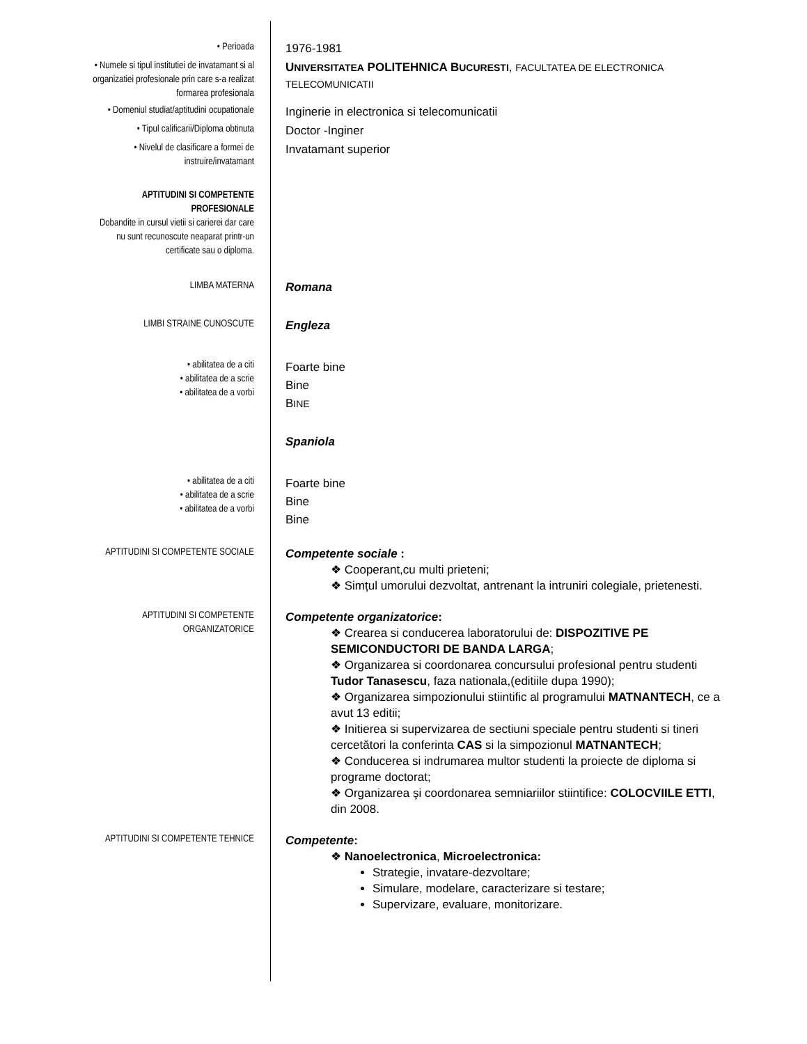• Perioada
1976-1981
• Numele si tipul institutiei de invatamant si al organizatiei profesionale prin care s-a realizat formarea profesionala
UNIVERSITATEA POLITEHNICA BUCURESTI, FACULTATEA DE ELECTRONICA TELECOMUNICATII
• Domeniul studiat/aptitudini ocupationale
Inginerie in electronica si telecomunicatii
• Tipul calificarii/Diploma obtinuta
Doctor -Inginer
• Nivelul de clasificare a formei de instruire/invatamant
Invatamant superior
APTITUDINI SI COMPETENTE PROFESIONALE
Dobandite in cursul vietii si carierei dar care nu sunt recunoscute neaparat printr-un certificate sau o diploma.
LIMBA MATERNA
Romana
LIMBI STRAINE CUNOSCUTE
Engleza
• abilitatea de a citi
• abilitatea de a scrie
• abilitatea de a vorbi
Foarte bine
Bine
BINE
Spaniola
• abilitatea de a citi
• abilitatea de a scrie
• abilitatea de a vorbi
Foarte bine
Bine
Bine
APTITUDINI SI COMPETENTE SOCIALE
Competente sociale :
❖ Cooperant,cu multi prieteni;
❖ Simțul umorului dezvoltat, antrenant la intruniri colegiale, prietenesti.
APTITUDINI SI COMPETENTE ORGANIZATORICE
Competente organizatorice:
❖ Crearea si conducerea laboratorului de: DISPOZITIVE PE SEMICONDUCTORI DE BANDA LARGA;
❖ Organizarea si coordonarea concursului profesional pentru studenti Tudor Tanasescu, faza nationala,(editiile dupa 1990);
❖ Organizarea simpozionului stiintific al programului MATNANTECH, ce a avut 13 editii;
❖ Initierea si supervizarea de sectiuni speciale pentru studenti si tineri cercetători la conferinta CAS si la simpozionul MATNANTECH;
❖ Conducerea si indrumarea multor studenti la proiecte de diploma si programe doctorat;
❖ Organizarea şi coordonarea semniariilor stiintifice: COLOCVIILE ETTI, din 2008.
APTITUDINI SI COMPETENTE TEHNICE
Competente:
❖ Nanoelectronica, Microelectronica:
Strategie, invatare-dezvoltare;
Simulare, modelare, caracterizare si testare;
Supervizare, evaluare, monitorizare.